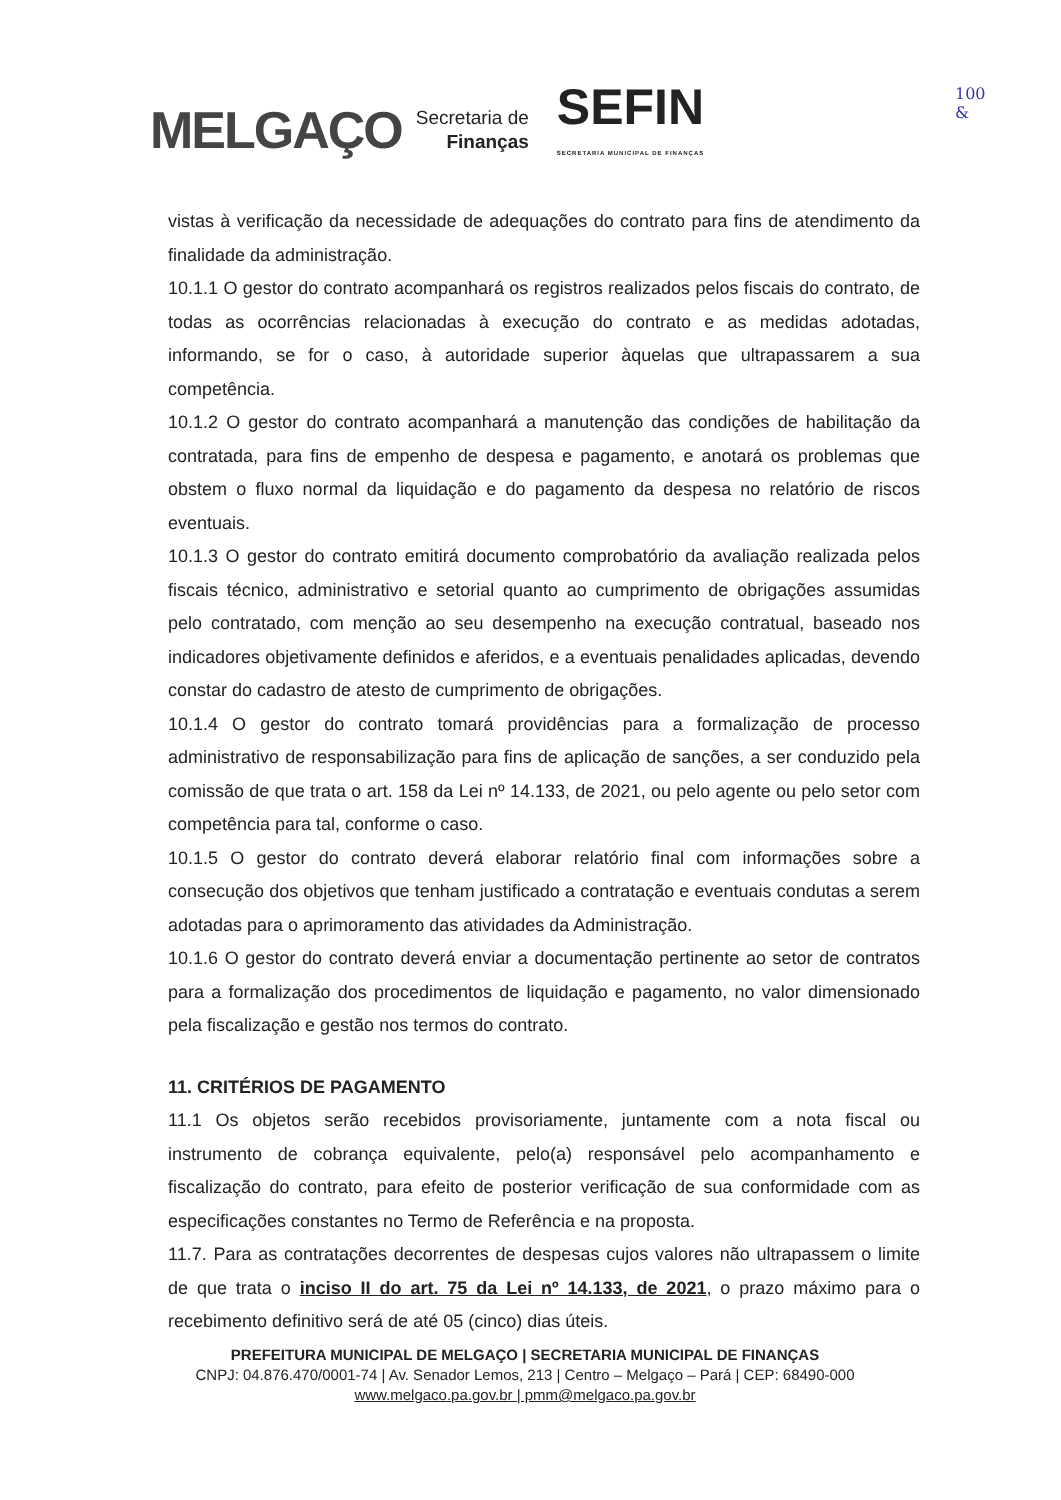MELGAÇO
Secretaria de
Finanças
SEFIN
SECRETARIA MUNICIPAL DE FINANÇAS
100
&
vistas à verificação da necessidade de adequações do contrato para fins de atendimento da finalidade da administração.
10.1.1 O gestor do contrato acompanhará os registros realizados pelos fiscais do contrato, de todas as ocorrências relacionadas à execução do contrato e as medidas adotadas, informando, se for o caso, à autoridade superior àquelas que ultrapassarem a sua competência.
10.1.2 O gestor do contrato acompanhará a manutenção das condições de habilitação da contratada, para fins de empenho de despesa e pagamento, e anotará os problemas que obstem o fluxo normal da liquidação e do pagamento da despesa no relatório de riscos eventuais.
10.1.3 O gestor do contrato emitirá documento comprobatório da avaliação realizada pelos fiscais técnico, administrativo e setorial quanto ao cumprimento de obrigações assumidas pelo contratado, com menção ao seu desempenho na execução contratual, baseado nos indicadores objetivamente definidos e aferidos, e a eventuais penalidades aplicadas, devendo constar do cadastro de atesto de cumprimento de obrigações.
10.1.4 O gestor do contrato tomará providências para a formalização de processo administrativo de responsabilização para fins de aplicação de sanções, a ser conduzido pela comissão de que trata o art. 158 da Lei nº 14.133, de 2021, ou pelo agente ou pelo setor com competência para tal, conforme o caso.
10.1.5 O gestor do contrato deverá elaborar relatório final com informações sobre a consecução dos objetivos que tenham justificado a contratação e eventuais condutas a serem adotadas para o aprimoramento das atividades da Administração.
10.1.6 O gestor do contrato deverá enviar a documentação pertinente ao setor de contratos para a formalização dos procedimentos de liquidação e pagamento, no valor dimensionado pela fiscalização e gestão nos termos do contrato.
11. CRITÉRIOS DE PAGAMENTO
11.1 Os objetos serão recebidos provisoriamente, juntamente com a nota fiscal ou instrumento de cobrança equivalente, pelo(a) responsável pelo acompanhamento e fiscalização do contrato, para efeito de posterior verificação de sua conformidade com as especificações constantes no Termo de Referência e na proposta.
11.7. Para as contratações decorrentes de despesas cujos valores não ultrapassem o limite de que trata o inciso II do art. 75 da Lei nº 14.133, de 2021, o prazo máximo para o recebimento definitivo será de até 05 (cinco) dias úteis.
PREFEITURA MUNICIPAL DE MELGAÇO | SECRETARIA MUNICIPAL DE FINANÇAS
CNPJ: 04.876.470/0001-74 | Av. Senador Lemos, 213 | Centro – Melgaço – Pará | CEP: 68490-000
www.melgaco.pa.gov.br | pmm@melgaco.pa.gov.br